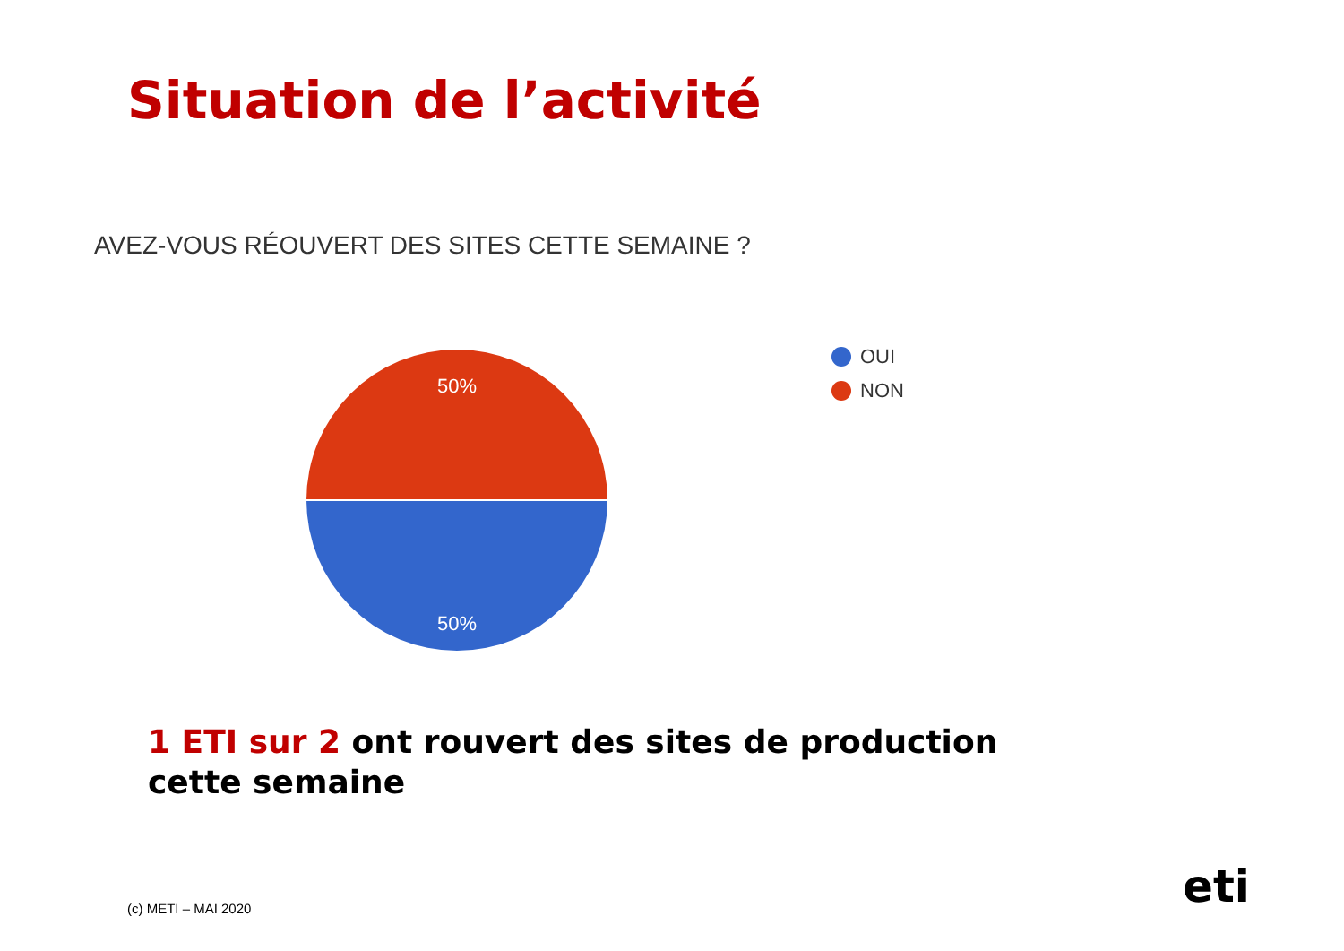Situation de l’activité
AVEZ-VOUS RÉOUVERT DES SITES CETTE SEMAINE ?
50%
50%
OUI
NON
1 ETI sur 2 ont rouvert des sites de production cette semaine
(c) METI – MAI 2020 eti